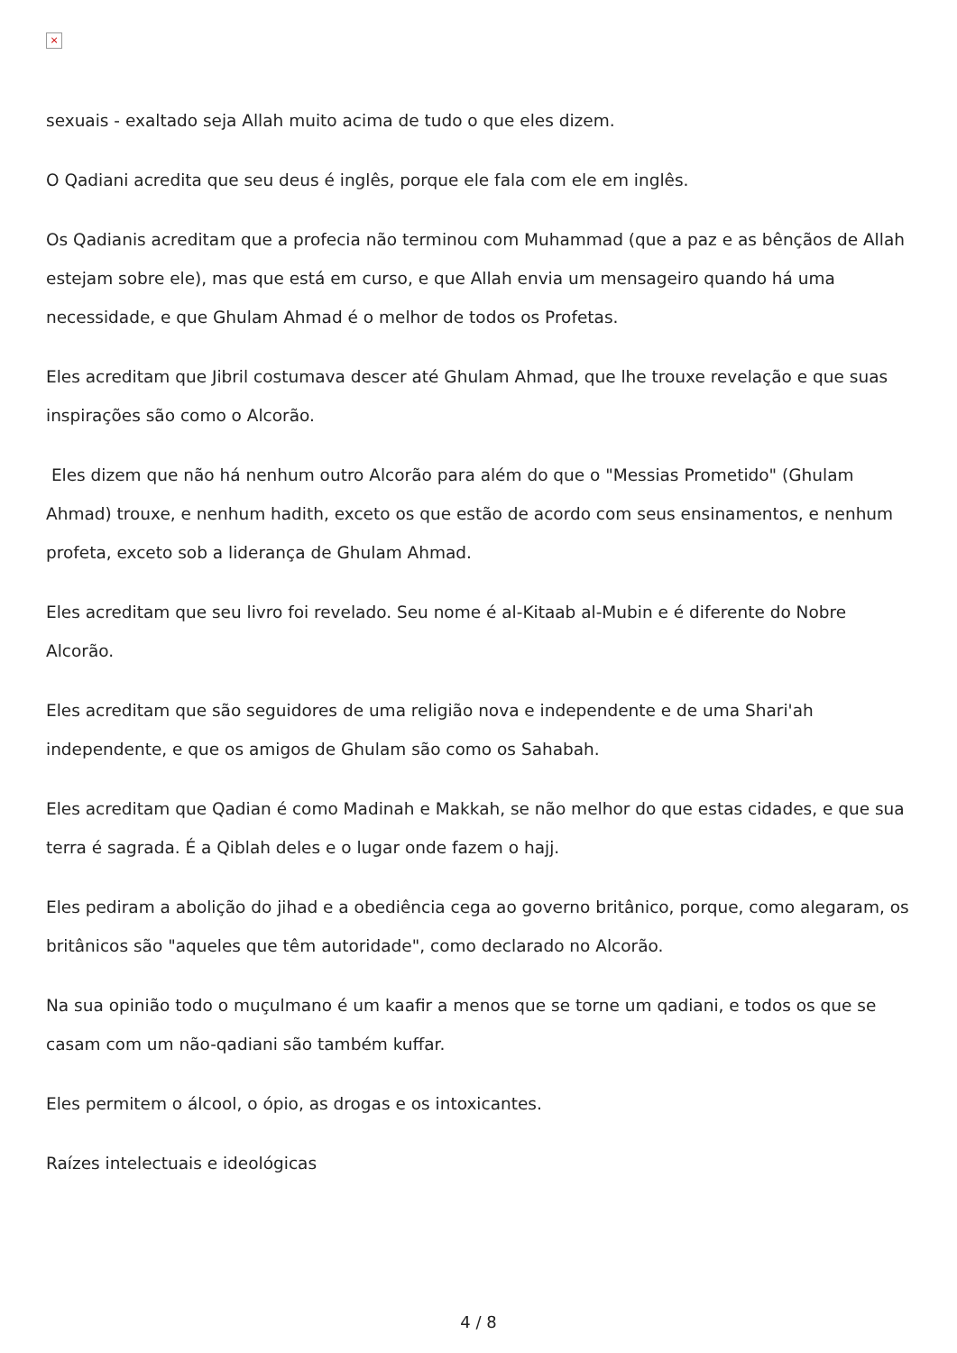×
sexuais - exaltado seja Allah muito acima de tudo o que eles dizem.
O Qadiani acredita que seu deus é inglês, porque ele fala com ele em inglês.
Os Qadianis acreditam que a profecia não terminou com Muhammad (que a paz e as bênçãos de Allah estejam sobre ele), mas que está em curso, e que Allah envia um mensageiro quando há uma necessidade, e que Ghulam Ahmad é o melhor de todos os Profetas.
Eles acreditam que Jibril costumava descer até Ghulam Ahmad, que lhe trouxe revelação e que suas inspirações são como o Alcorão.
Eles dizem que não há nenhum outro Alcorão para além do que o "Messias Prometido" (Ghulam Ahmad) trouxe, e nenhum hadith, exceto os que estão de acordo com seus ensinamentos, e nenhum profeta, exceto sob a liderança de Ghulam Ahmad.
Eles acreditam que seu livro foi revelado. Seu nome é al-Kitaab al-Mubin e é diferente do Nobre Alcorão.
Eles acreditam que são seguidores de uma religião nova e independente e de uma Shari'ah independente, e que os amigos de Ghulam são como os Sahabah.
Eles acreditam que Qadian é como Madinah e Makkah, se não melhor do que estas cidades, e que sua terra é sagrada. É a Qiblah deles e o lugar onde fazem o hajj.
Eles pediram a abolição do jihad e a obediência cega ao governo britânico, porque, como alegaram, os britânicos são "aqueles que têm autoridade", como declarado no Alcorão.
Na sua opinião todo o muçulmano é um kaafir a menos que se torne um qadiani, e todos os que se casam com um não-qadiani são também kuffar.
Eles permitem o álcool, o ópio, as drogas e os intoxicantes.
Raízes intelectuais e ideológicas
4 / 8